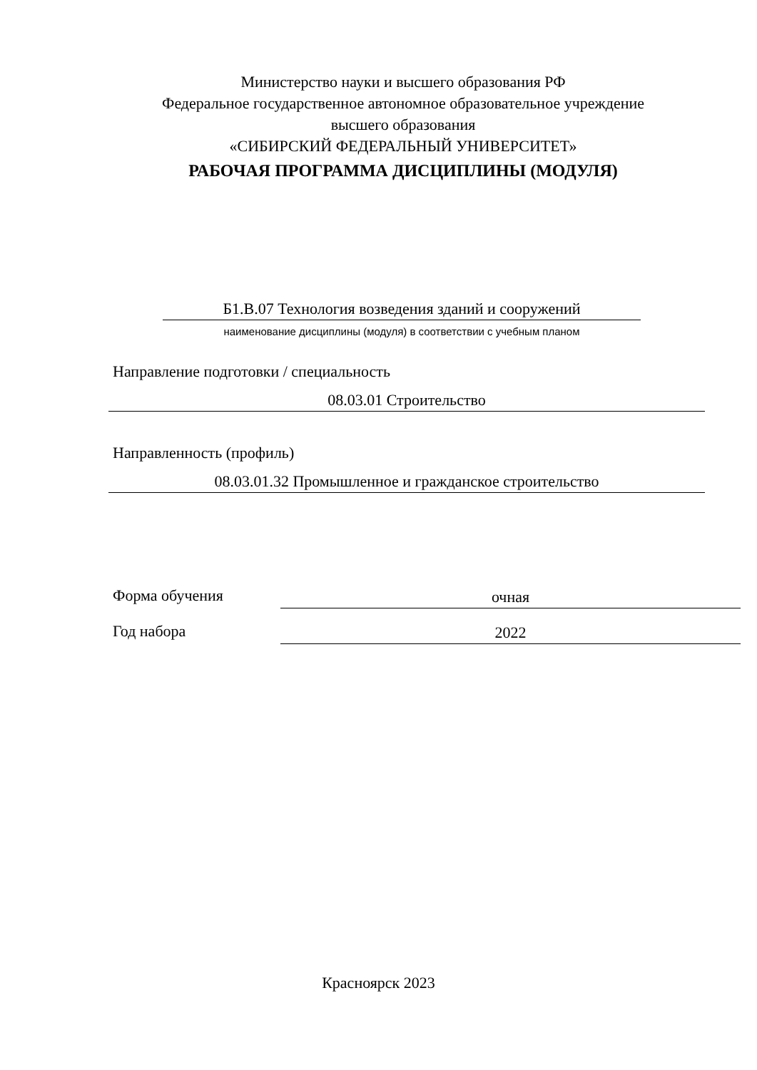Министерство науки и высшего образования РФ
Федеральное государственное автономное образовательное учреждение
высшего образования
«СИБИРСКИЙ ФЕДЕРАЛЬНЫЙ УНИВЕРСИТЕТ»
РАБОЧАЯ ПРОГРАММА ДИСЦИПЛИНЫ (МОДУЛЯ)
Б1.В.07 Технология возведения зданий и сооружений
наименование дисциплины (модуля) в соответствии с учебным планом
Направление подготовки / специальность
08.03.01 Строительство
Направленность (профиль)
08.03.01.32 Промышленное и гражданское строительство
Форма обучения очная
Год набора 2022
Красноярск 2023